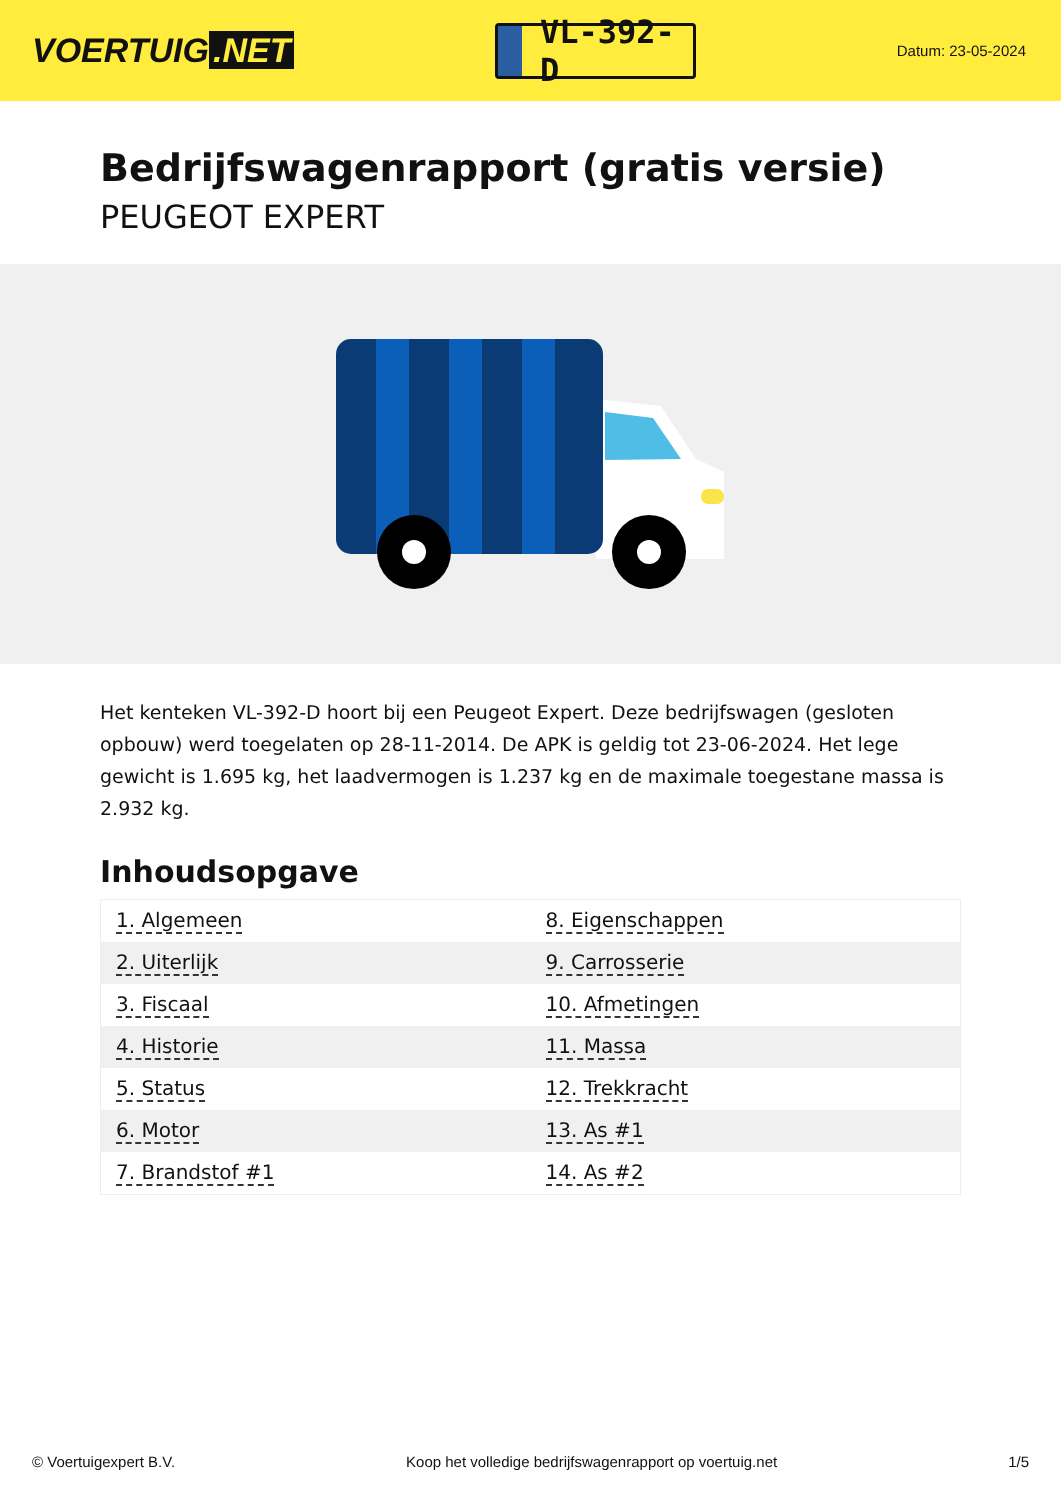VOERTUIG.NET
VL-392-D
Datum: 23-05-2024
Bedrijfswagenrapport (gratis versie)
PEUGEOT EXPERT
Het kenteken VL-392-D hoort bij een Peugeot Expert. Deze bedrijfswagen (gesloten opbouw) werd toegelaten op 28-11-2014. De APK is geldig tot 23-06-2024. Het lege gewicht is 1.695 kg, het laadvermogen is 1.237 kg en de maximale toegestane massa is 2.932 kg.
Inhoudsopgave
| 1. Algemeen | 8. Eigenschappen |
| 2. Uiterlijk | 9. Carrosserie |
| 3. Fiscaal | 10. Afmetingen |
| 4. Historie | 11. Massa |
| 5. Status | 12. Trekkracht |
| 6. Motor | 13. As #1 |
| 7. Brandstof #1 | 14. As #2 |
© Voertuigexpert B.V. Koop het volledige bedrijfswagenrapport op voertuig.net 1/5